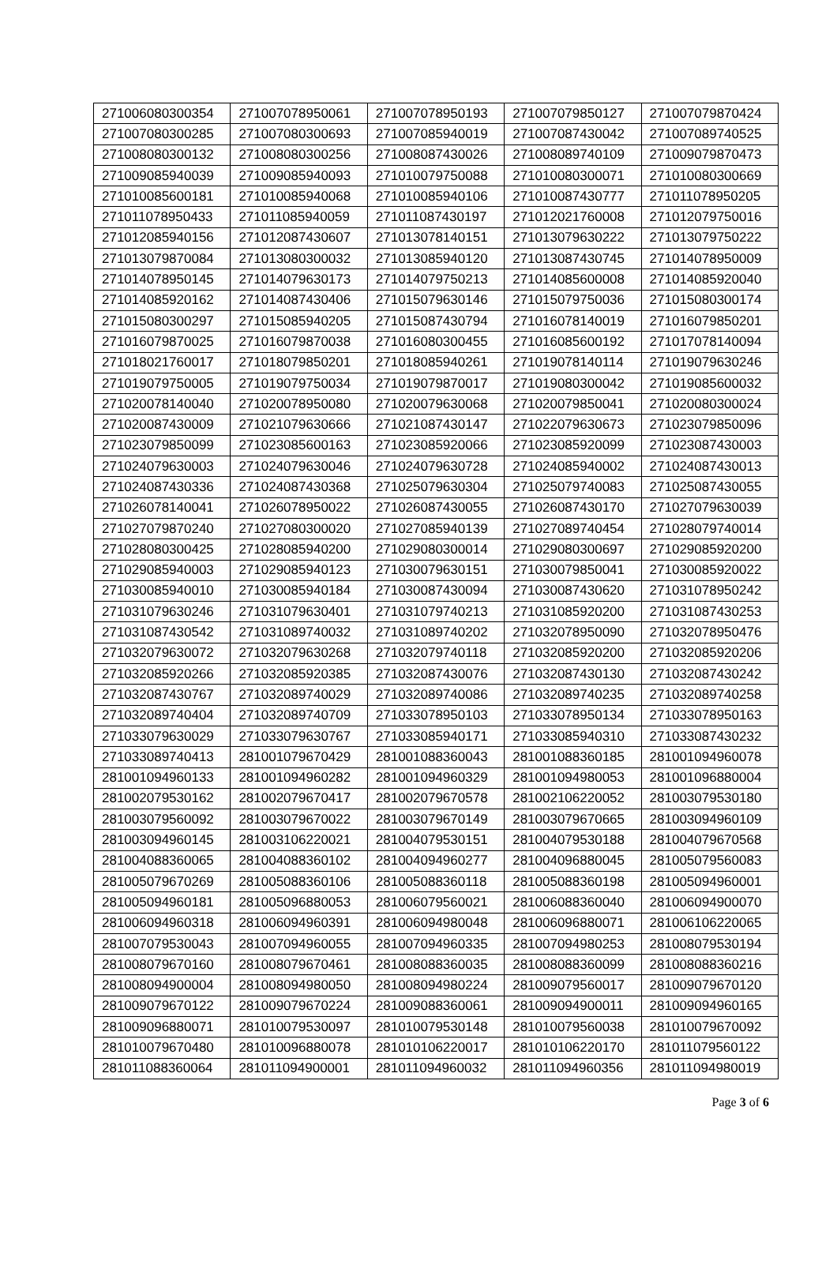| 271006080300354 | 271007078950061 | 271007078950193 | 271007079850127 | 271007079870424 |
| 271007080300285 | 271007080300693 | 271007085940019 | 271007087430042 | 271007089740525 |
| 271008080300132 | 271008080300256 | 271008087430026 | 271008089740109 | 271009079870473 |
| 271009085940039 | 271009085940093 | 271010079750088 | 271010080300071 | 271010080300669 |
| 271010085600181 | 271010085940068 | 271010085940106 | 271010087430777 | 271011078950205 |
| 271011078950433 | 271011085940059 | 271011087430197 | 271012021760008 | 271012079750016 |
| 271012085940156 | 271012087430607 | 271013078140151 | 271013079630222 | 271013079750222 |
| 271013079870084 | 271013080300032 | 271013085940120 | 271013087430745 | 271014078950009 |
| 271014078950145 | 271014079630173 | 271014079750213 | 271014085600008 | 271014085920040 |
| 271014085920162 | 271014087430406 | 271015079630146 | 271015079750036 | 271015080300174 |
| 271015080300297 | 271015085940205 | 271015087430794 | 271016078140019 | 271016079850201 |
| 271016079870025 | 271016079870038 | 271016080300455 | 271016085600192 | 271017078140094 |
| 271018021760017 | 271018079850201 | 271018085940261 | 271019078140114 | 271019079630246 |
| 271019079750005 | 271019079750034 | 271019079870017 | 271019080300042 | 271019085600032 |
| 271020078140040 | 271020078950080 | 271020079630068 | 271020079850041 | 271020080300024 |
| 271020087430009 | 271021079630666 | 271021087430147 | 271022079630673 | 271023079850096 |
| 271023079850099 | 271023085600163 | 271023085920066 | 271023085920099 | 271023087430003 |
| 271024079630003 | 271024079630046 | 271024079630728 | 271024085940002 | 271024087430013 |
| 271024087430336 | 271024087430368 | 271025079630304 | 271025079740083 | 271025087430055 |
| 271026078140041 | 271026078950022 | 271026087430055 | 271026087430170 | 271027079630039 |
| 271027079870240 | 271027080300020 | 271027085940139 | 271027089740454 | 271028079740014 |
| 271028080300425 | 271028085940200 | 271029080300014 | 271029080300697 | 271029085920200 |
| 271029085940003 | 271029085940123 | 271030079630151 | 271030079850041 | 271030085920022 |
| 271030085940010 | 271030085940184 | 271030087430094 | 271030087430620 | 271031078950242 |
| 271031079630246 | 271031079630401 | 271031079740213 | 271031085920200 | 271031087430253 |
| 271031087430542 | 271031089740032 | 271031089740202 | 271032078950090 | 271032078950476 |
| 271032079630072 | 271032079630268 | 271032079740118 | 271032085920200 | 271032085920206 |
| 271032085920266 | 271032085920385 | 271032087430076 | 271032087430130 | 271032087430242 |
| 271032087430767 | 271032089740029 | 271032089740086 | 271032089740235 | 271032089740258 |
| 271032089740404 | 271032089740709 | 271033078950103 | 271033078950134 | 271033078950163 |
| 271033079630029 | 271033079630767 | 271033085940171 | 271033085940310 | 271033087430232 |
| 271033089740413 | 281001079670429 | 281001088360043 | 281001088360185 | 281001094960078 |
| 281001094960133 | 281001094960282 | 281001094960329 | 281001094980053 | 281001096880004 |
| 281002079530162 | 281002079670417 | 281002079670578 | 281002106220052 | 281003079530180 |
| 281003079560092 | 281003079670022 | 281003079670149 | 281003079670665 | 281003094960109 |
| 281003094960145 | 281003106220021 | 281004079530151 | 281004079530188 | 281004079670568 |
| 281004088360065 | 281004088360102 | 281004094960277 | 281004096880045 | 281005079560083 |
| 281005079670269 | 281005088360106 | 281005088360118 | 281005088360198 | 281005094960001 |
| 281005094960181 | 281005096880053 | 281006079560021 | 281006088360040 | 281006094900070 |
| 281006094960318 | 281006094960391 | 281006094980048 | 281006096880071 | 281006106220065 |
| 281007079530043 | 281007094960055 | 281007094960335 | 281007094980253 | 281008079530194 |
| 281008079670160 | 281008079670461 | 281008088360035 | 281008088360099 | 281008088360216 |
| 281008094900004 | 281008094980050 | 281008094980224 | 281009079560017 | 281009079670120 |
| 281009079670122 | 281009079670224 | 281009088360061 | 281009094900011 | 281009094960165 |
| 281009096880071 | 281010079530097 | 281010079530148 | 281010079560038 | 281010079670092 |
| 281010079670480 | 281010096880078 | 281010106220017 | 281010106220170 | 281011079560122 |
| 281011088360064 | 281011094900001 | 281011094960032 | 281011094960356 | 281011094980019 |
Page 3 of 6